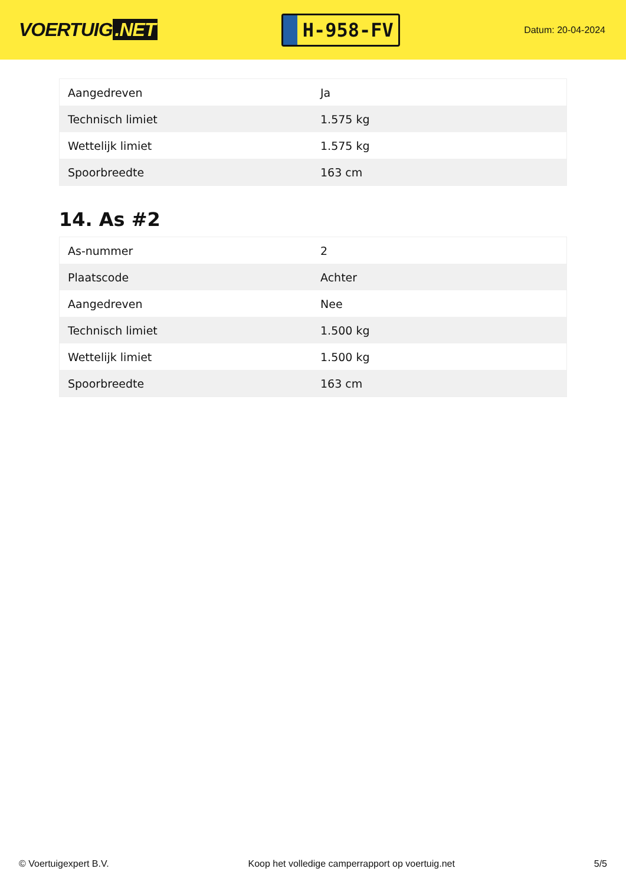VOERTUIG.NET
H-958-FV
Datum: 20-04-2024
| Aangedreven | Ja |
| Technisch limiet | 1.575 kg |
| Wettelijk limiet | 1.575 kg |
| Spoorbreedte | 163 cm |
14. As #2
| As-nummer | 2 |
| Plaatscode | Achter |
| Aangedreven | Nee |
| Technisch limiet | 1.500 kg |
| Wettelijk limiet | 1.500 kg |
| Spoorbreedte | 163 cm |
© Voertuigexpert B.V. Koop het volledige camperrapport op voertuig.net 5/5